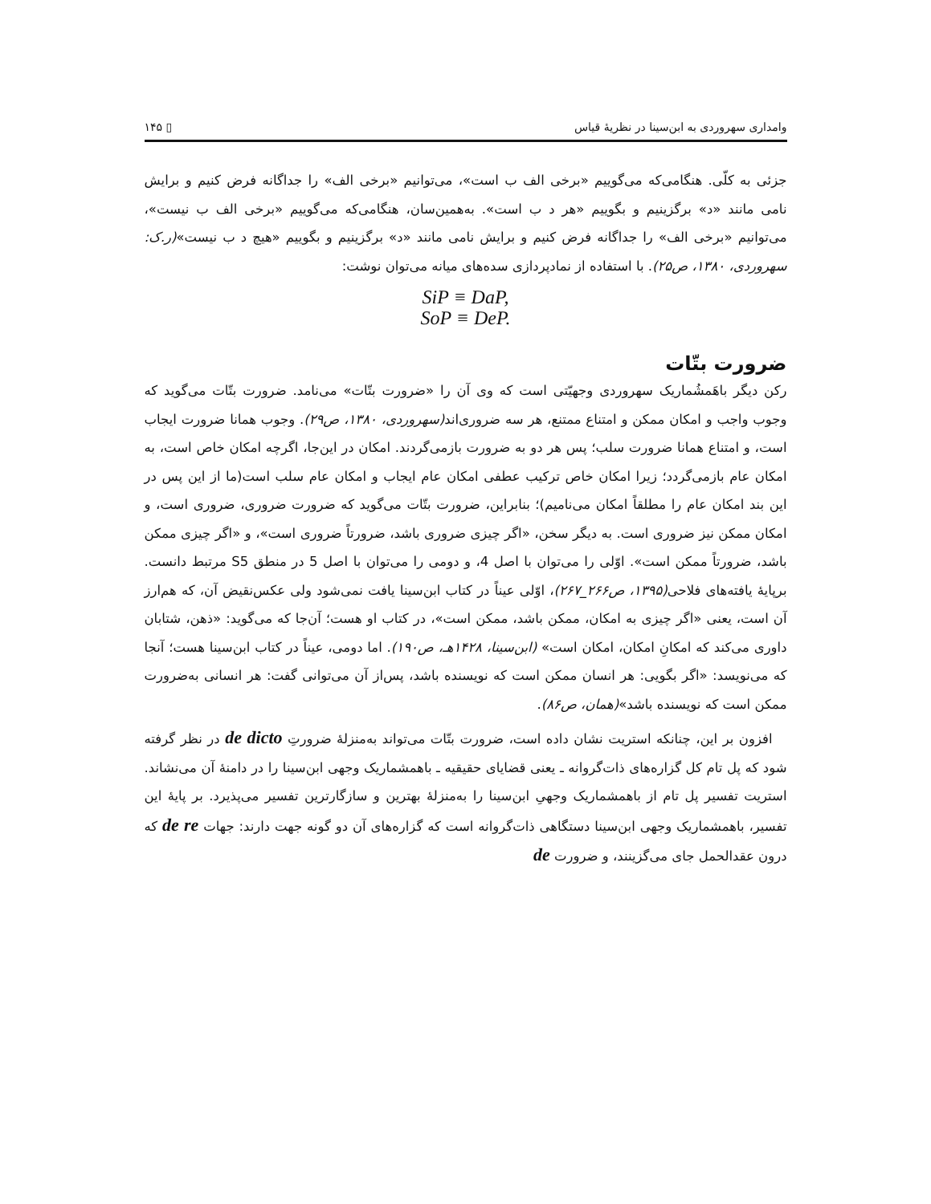وامداری سهروردی به ابن‌سینا در نظریهٔ قیاس ▯ ۱۴۵
جزئی به کلّی. هنگامی‌که می‌گوییم «برخی الف ب است»، می‌توانیم «برخی الف» را جداگانه فرض کنیم و برایش نامی مانند «د» برگزینیم و بگوییم «هر د ب است». به‌همین‌سان، هنگامی‌که می‌گوییم «برخی الف ب نیست»، می‌توانیم «برخی الف» را جداگانه فرض کنیم و برایش نامی مانند «د» برگزینیم و بگوییم «هیچ د ب نیست»(ر.ک: سهروردی، ۱۳۸۰، ص۲۵). با استفاده از نمادپردازی سده‌های میانه می‌توان نوشت:
SiP ≡ DaP,
SoP ≡ DeP.
ضرورت بتّات
رکن دیگر باهَمشُماریک سهروردی وجهیّتی است که وی آن را «ضرورت بتّات» می‌نامد. ضرورت بتّات می‌گوید که وجوب واجب و امکان ممکن و امتناع ممتنع، هر سه ضروری‌اند(سهروردی، ۱۳۸۰، ص۲۹). وجوب همانا ضرورت ایجاب است، و امتناع همانا ضرورت سلب؛ پس هر دو به ضرورت بازمی‌گردند. امکان در این‌جا، اگرچه امکان خاص است، به امکان عام بازمی‌گردد؛ زیرا امکان خاص ترکیب عطفی امکان عام ایجاب و امکان عام سلب است(ما از این پس در این بند امکان عام را مطلقاً امکان می‌نامیم)؛ بنابراین، ضرورت بتّات می‌گوید که ضرورت ضروری، ضروری است، و امکان ممکن نیز ضروری است. به دیگر سخن، «اگر چیزی ضروری باشد، ضرورتاً ضروری است»، و «اگر چیزی ممکن باشد، ضرورتاً ممکن است». اوّلی را می‌توان با اصل 4، و دومی را می‌توان با اصل 5 در منطق S5 مرتبط دانست. برپایهٔ یافته‌های فلاحی(۱۳۹۵، ص۲۶۶_۲۶۷)، اوّلی عیناً در کتاب ابن‌سینا یافت نمی‌شود ولی عکس‌نقیض آن، که هم‌ارز آن است، یعنی «اگر چیزی به امکان، ممکن باشد، ممکن است»، در کتاب او هست؛ آن‌جا که می‌گوید: «ذهن، شتابان داوری می‌کند که امکانِ امکان، امکان است» (ابن‌سینا، ۱۴۲۸هـ، ص۱۹۰). اما دومی، عیناً در کتاب ابن‌سینا هست؛ آنجا که می‌نویسد: «اگر بگویی: هر انسان ممکن است که نویسنده باشد، پس‌از آن می‌توانی گفت: هر انسانی به‌ضرورت ممکن است که نویسنده باشد»(همان، ص۸۶).
افزون بر این، چنانکه استریت نشان داده است، ضرورت بتّات می‌تواند به‌منزلهٔ ضرورتِ de dicto در نظر گرفته شود که پل تام کل گزاره‌های ذات‌گروانه ـ یعنی قضایای حقیقیه ـ باهمشماریک وجهی ابن‌سینا را در دامنهٔ آن می‌نشاند. استریت تفسیر پل تام از باهمشماریک وجهیِ ابن‌سینا را به‌منزلهٔ بهترین و سازگارترین تفسیر می‌پذیرد. بر پایهٔ این تفسیر، باهمشماریک وجهی ابن‌سینا دستگاهی ذات‌گروانه است که گزاره‌های آن دو گونه جهت دارند: جهات de re که درون عقدالحمل جای می‌گزینند، و ضرورت de